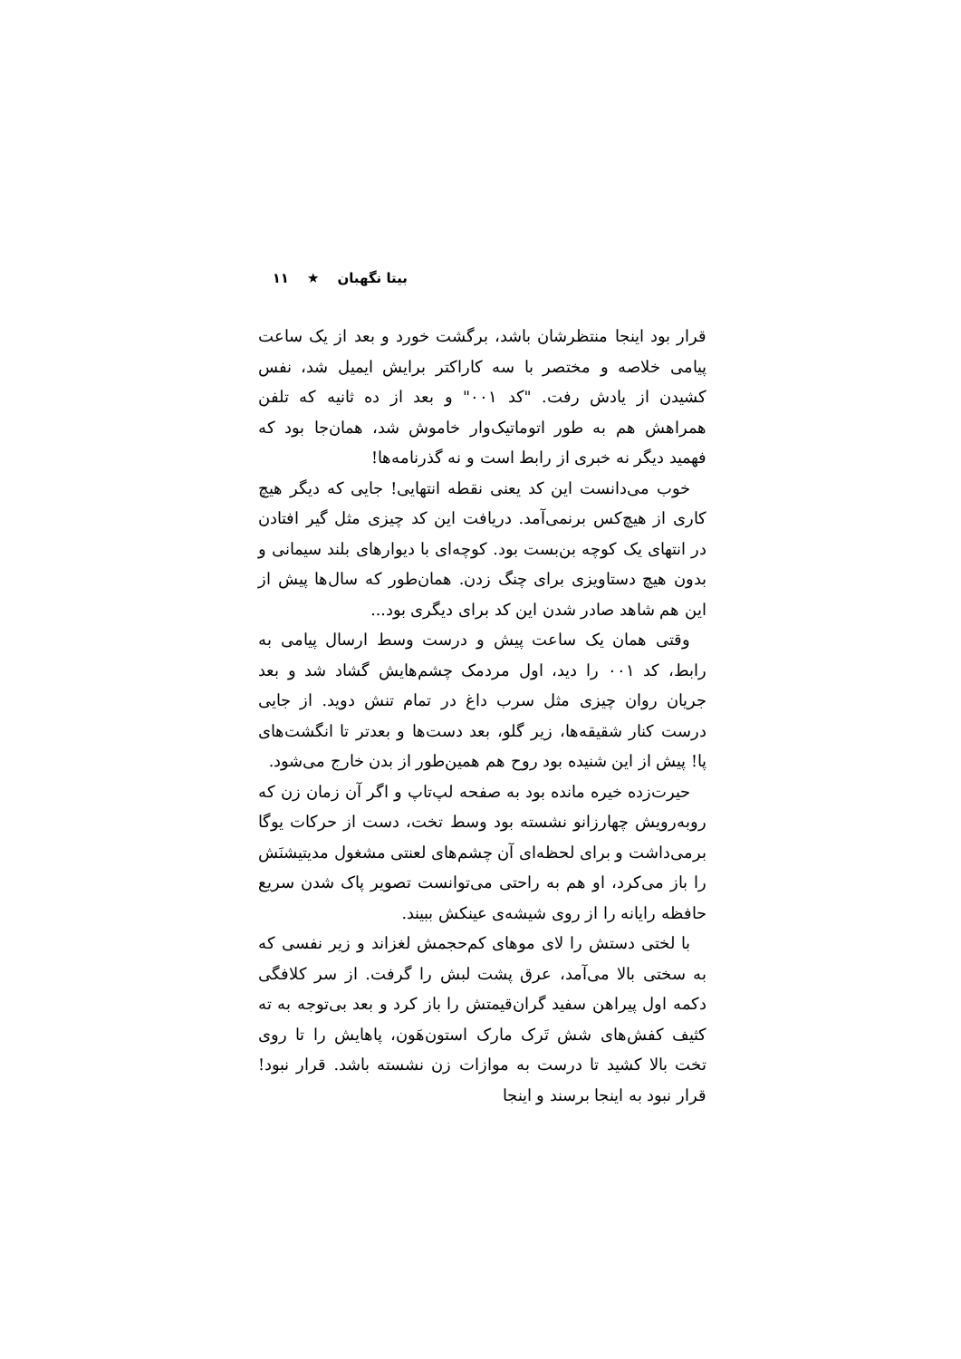بیتا نگهبان ★ ۱۱
قرار بود اینجا منتظرشان باشد، برگشت خورد و بعد از یک ساعت پیامی خلاصه و مختصر با سه کاراکتر برایش ایمیل شد، نفس کشیدن از یادش رفت. "کد ۰۰۱" و بعد از ده ثانیه که تلفن همراهش هم به طور اتوماتیک‌وار خاموش شد، همان‌جا بود که فهمید دیگر نه خبری از رابط است و نه گذرنامه‌ها!
خوب می‌دانست این کد یعنی نقطه انتهایی! جایی که دیگر هیچ کاری از هیچ‌کس برنمی‌آمد. دریافت این کد چیزی مثل گیر افتادن در انتهای یک کوچه بن‌بست بود. کوچه‌ای با دیوارهای بلند سیمانی و بدون هیچ دستاویزی برای چنگ زدن. همان‌طور که سال‌ها پیش از این هم شاهد صادر شدن این کد برای دیگری بود...
وقتی همان یک ساعت پیش و درست وسط ارسال پیامی به رابط، کد ۰۰۱ را دید، اول مردمک چشم‌هایش گشاد شد و بعد جریان روان چیزی مثل سرب داغ در تمام تنش دوید. از جایی درست کنار شقیقه‌ها، زیر گلو، بعد دست‌ها و بعدتر تا انگشت‌های پا! پیش از این شنیده بود روح هم همین‌طور از بدن خارج می‌شود.
حیرت‌زده خیره مانده بود به صفحه لپ‌تاپ و اگر آن زمان زن که روبه‌رویش چهارزانو نشسته بود وسط تخت، دست از حرکات یوگا برمی‌داشت و برای لحظه‌ای آن چشم‌های لعنتی مشغول مدیتیشنَش را باز می‌کرد، او هم به راحتی می‌توانست تصویر پاک شدن سریع حافظه رایانه را از روی شیشه‌ی عینکش ببیند.
با لختی دستش را لای موهای کم‌حجمش لغزاند و زیر نفسی که به سختی بالا می‌آمد، عرق پشت لبش را گرفت. از سر کلافگی دکمه اول پیراهن سفید گران‌قیمتش را باز کرد و بعد بی‌توجه به ته کثیف کفش‌های شش تَرک مارک استون‌هَون، پاهایش را تا روی تخت بالا کشید تا درست به موازات زن نشسته باشد. قرار نبود! قرار نبود به اینجا برسند و اینجا